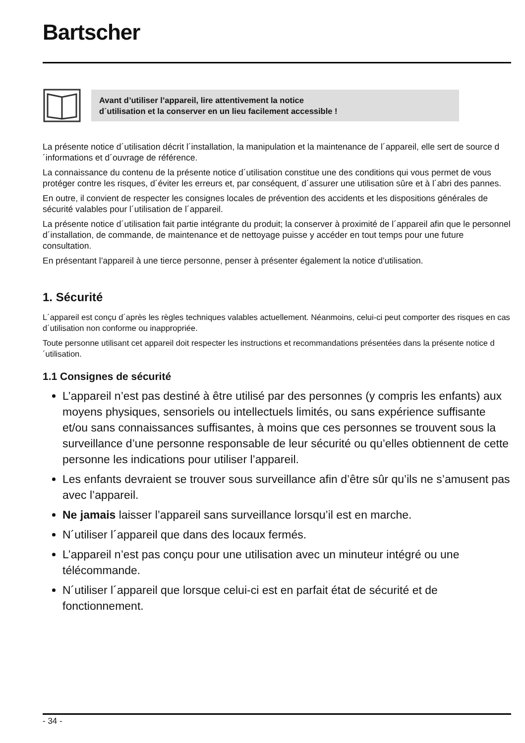Bartscher
Avant d’utiliser l’appareil, lire attentivement la notice
d´utilisation et la conserver en un lieu facilement accessible !
La présente notice d´utilisation décrit l´installation, la manipulation et la maintenance de l´appareil, elle sert de source d´informations et d´ouvrage de référence.
La connaissance du contenu de la présente notice d´utilisation constitue une des conditions qui vous permet de vous protéger contre les risques, d´éviter les erreurs et, par conséquent, d´assurer une utilisation sûre et à l´abri des pannes.
En outre, il convient de respecter les consignes locales de prévention des accidents et les dispositions générales de sécurité valables pour l´utilisation de l´appareil.
La présente notice d´utilisation fait partie intégrante du produit; la conserver à proximité de l´appareil afin que le personnel d´installation, de commande, de maintenance et de nettoyage puisse y accéder en tout temps pour une future consultation.
En présentant l’appareil à une tierce personne, penser à présenter également la notice d’utilisation.
1. Sécurité
L´appareil est conçu d´après les règles techniques valables actuellement. Néanmoins, celui-ci peut comporter des risques en cas d´utilisation non conforme ou inappropriée.
Toute personne utilisant cet appareil doit respecter les instructions et recommandations présentées dans la présente notice d´utilisation.
1.1 Consignes de sécurité
L’appareil n’est pas destiné à être utilisé par des personnes (y compris les enfants) aux moyens physiques, sensoriels ou intellectuels limités, ou sans expérience suffisante et/ou sans connaissances suffisantes, à moins que ces personnes se trouvent sous la surveillance d’une personne responsable de leur sécurité ou qu’elles obtiennent de cette personne les indications pour utiliser l’appareil.
Les enfants devraient se trouver sous surveillance afin d’être sûr qu’ils ne s’amusent pas avec l’appareil.
Ne jamais laisser l’appareil sans surveillance lorsqu’il est en marche.
N´utiliser l´appareil que dans des locaux fermés.
L’appareil n’est pas conçu pour une utilisation avec un minuteur intégré ou une télécommande.
N´utiliser l´appareil que lorsque celui-ci est en parfait état de sécurité et de fonctionnement.
- 34 -